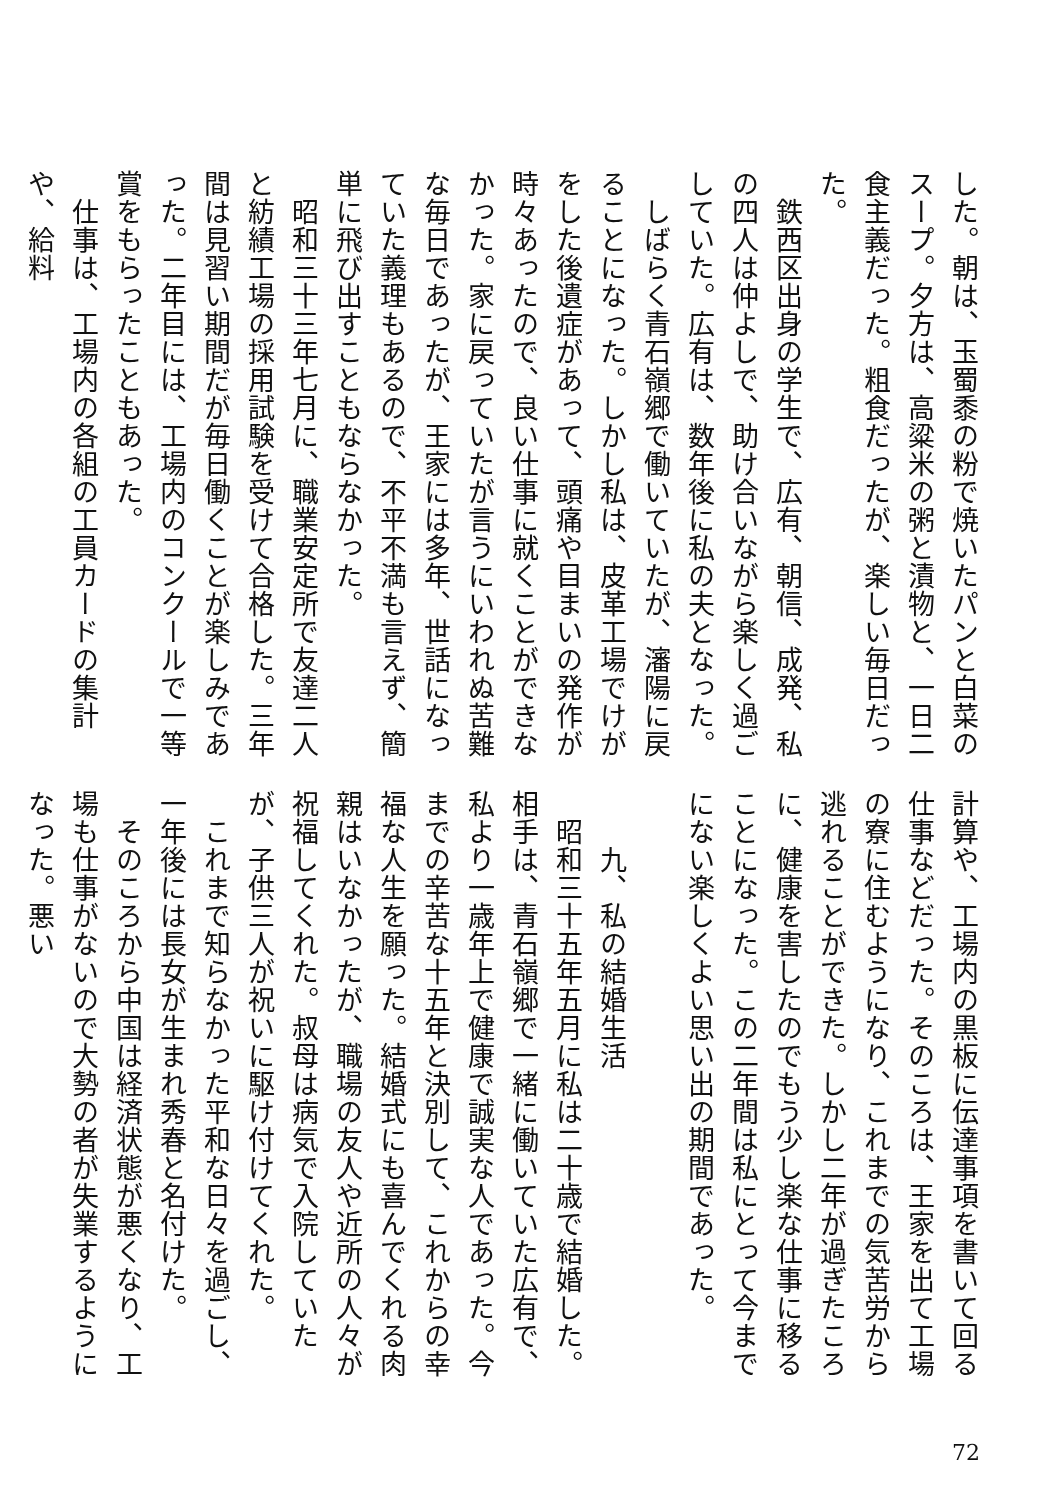した。朝は、玉蜀黍の粉で焼いたパンと白菜のスープ。夕方は、高粱米の粥と漬物と、一日二食主義だった。粗食だったが、楽しい毎日だった。
　鉄西区出身の学生で、広有、朝信、成発、私の四人は仲よしで、助け合いながら楽しく過ごしていた。広有は、数年後に私の夫となった。
　しばらく青石嶺郷で働いていたが、瀋陽に戻ることになった。しかし私は、皮革工場でけがをした後遺症があって、頭痛や目まいの発作が時々あったので、良い仕事に就くことができなかった。家に戻っていたが言うにいわれぬ苦難な毎日であったが、王家には多年、世話になっていた義理もあるので、不平不満も言えず、簡単に飛び出すこともならなかった。
　昭和三十三年七月に、職業安定所で友達二人と紡績工場の採用試験を受けて合格した。三年間は見習い期間だが毎日働くことが楽しみであった。二年目には、工場内のコンクールで一等賞をもらったこともあった。
　仕事は、工場内の各組の工員カードの集計や、給料
計算や、工場内の黒板に伝達事項を書いて回る仕事などだった。そのころは、王家を出て工場の寮に住むようになり、これまでの気苦労から逃れることができた。しかし二年が過ぎたころに、健康を害したのでもう少し楽な仕事に移ることになった。この二年間は私にとって今までにない楽しくよい思い出の期間であった。
　
　　九、私の結婚生活
　昭和三十五年五月に私は二十歳で結婚した。相手は、青石嶺郷で一緒に働いていた広有で、私より一歳年上で健康で誠実な人であった。今までの辛苦な十五年と決別して、これからの幸福な人生を願った。結婚式にも喜んでくれる肉親はいなかったが、職場の友人や近所の人々が祝福してくれた。叔母は病気で入院していたが、子供三人が祝いに駆け付けてくれた。
　これまで知らなかった平和な日々を過ごし、一年後には長女が生まれ秀春と名付けた。
　そのころから中国は経済状態が悪くなり、工場も仕事がないので大勢の者が失業するようになった。悪い
72